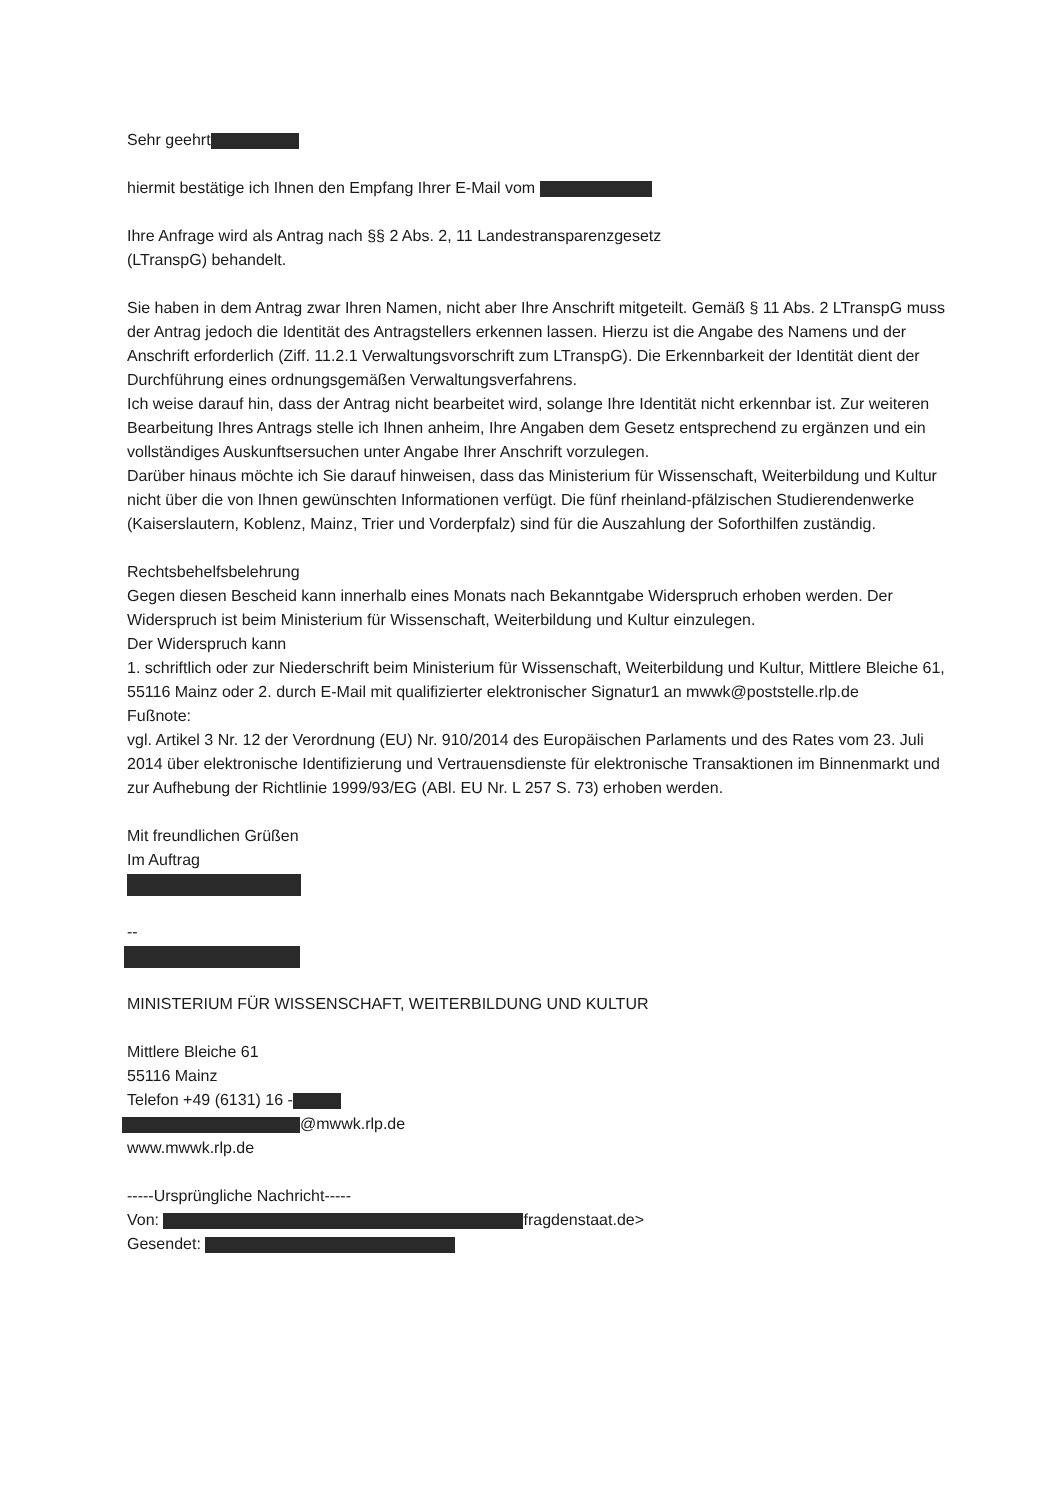Sehr geehrt
hiermit bestätige ich Ihnen den Empfang Ihrer E-Mail vom
Ihre Anfrage wird als Antrag nach §§ 2 Abs. 2, 11 Landestransparenzgesetz
(LTranspG) behandelt.
Sie haben in dem Antrag zwar Ihren Namen, nicht aber Ihre Anschrift mitgeteilt. Gemäß § 11 Abs. 2 LTranspG muss der Antrag jedoch die Identität des Antragstellers erkennen lassen. Hierzu ist die Angabe des Namens und der Anschrift erforderlich (Ziff. 11.2.1 Verwaltungsvorschrift zum LTranspG). Die Erkennbarkeit der Identität dient der Durchführung eines ordnungsgemäßen Verwaltungsverfahrens.
Ich weise darauf hin, dass der Antrag nicht bearbeitet wird, solange Ihre Identität nicht erkennbar ist. Zur weiteren Bearbeitung Ihres Antrags stelle ich Ihnen anheim, Ihre Angaben dem Gesetz entsprechend zu ergänzen und ein vollständiges Auskunftsersuchen unter Angabe Ihrer Anschrift vorzulegen.
Darüber hinaus möchte ich Sie darauf hinweisen, dass das Ministerium für Wissenschaft, Weiterbildung und Kultur nicht über die von Ihnen gewünschten Informationen verfügt. Die fünf rheinland-pfälzischen Studierendenwerke (Kaiserslautern, Koblenz, Mainz, Trier und Vorderpfalz) sind für die Auszahlung der Soforthilfen zuständig.
Rechtsbehelfsbelehrung
Gegen diesen Bescheid kann innerhalb eines Monats nach Bekanntgabe Widerspruch erhoben werden. Der Widerspruch ist beim Ministerium für Wissenschaft, Weiterbildung und Kultur einzulegen.
Der Widerspruch kann
1. schriftlich oder zur Niederschrift beim Ministerium für Wissenschaft, Weiterbildung und Kultur, Mittlere Bleiche 61, 55116 Mainz oder 2. durch E-Mail mit qualifizierter elektronischer Signatur1 an mwwk@poststelle.rlp.de
Fußnote:
vgl. Artikel 3 Nr. 12 der Verordnung (EU) Nr. 910/2014 des Europäischen Parlaments und des Rates vom 23. Juli 2014 über elektronische Identifizierung und Vertrauensdienste für elektronische Transaktionen im Binnenmarkt und zur Aufhebung der Richtlinie 1999/93/EG (ABl. EU Nr. L 257 S. 73) erhoben werden.
Mit freundlichen Grüßen
Im Auftrag
--
MINISTERIUM FÜR WISSENSCHAFT, WEITERBILDUNG UND KULTUR
Mittlere Bleiche 61
55116 Mainz
Telefon +49 (6131) 16 -
@mwwk.rlp.de
www.mwwk.rlp.de
-----Ursprüngliche Nachricht-----
Von: fragdenstaat.de>
Gesendet: